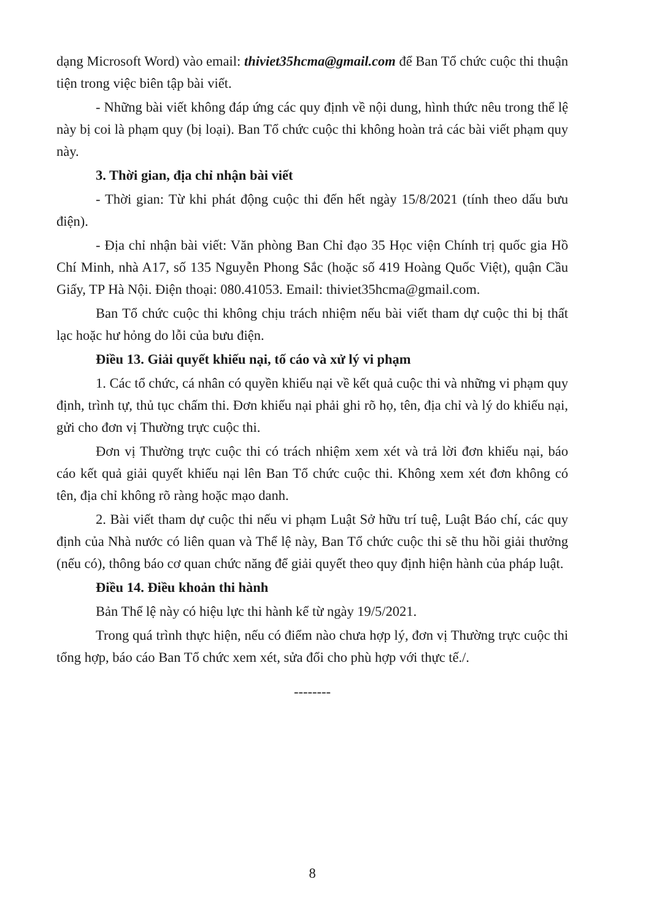dạng Microsoft Word) vào email: thiviet35hcma@gmail.com để Ban Tổ chức cuộc thi thuận tiện trong việc biên tập bài viết.
- Những bài viết không đáp ứng các quy định về nội dung, hình thức nêu trong thể lệ này bị coi là phạm quy (bị loại). Ban Tổ chức cuộc thi không hoàn trả các bài viết phạm quy này.
3. Thời gian, địa chỉ nhận bài viết
- Thời gian: Từ khi phát động cuộc thi đến hết ngày 15/8/2021 (tính theo dấu bưu điện).
- Địa chỉ nhận bài viết: Văn phòng Ban Chỉ đạo 35 Học viện Chính trị quốc gia Hồ Chí Minh, nhà A17, số 135 Nguyễn Phong Sắc (hoặc số 419 Hoàng Quốc Việt), quận Cầu Giấy, TP Hà Nội. Điện thoại: 080.41053. Email: thiviet35hcma@gmail.com.
Ban Tổ chức cuộc thi không chịu trách nhiệm nếu bài viết tham dự cuộc thi bị thất lạc hoặc hư hỏng do lỗi của bưu điện.
Điều 13. Giải quyết khiếu nại, tố cáo và xử lý vi phạm
1. Các tổ chức, cá nhân có quyền khiếu nại về kết quả cuộc thi và những vi phạm quy định, trình tự, thủ tục chấm thi. Đơn khiếu nại phải ghi rõ họ, tên, địa chỉ và lý do khiếu nại, gửi cho đơn vị Thường trực cuộc thi.
Đơn vị Thường trực cuộc thi có trách nhiệm xem xét và trả lời đơn khiếu nại, báo cáo kết quả giải quyết khiếu nại lên Ban Tổ chức cuộc thi. Không xem xét đơn không có tên, địa chỉ không rõ ràng hoặc mạo danh.
2. Bài viết tham dự cuộc thi nếu vi phạm Luật Sở hữu trí tuệ, Luật Báo chí, các quy định của Nhà nước có liên quan và Thể lệ này, Ban Tổ chức cuộc thi sẽ thu hồi giải thưởng (nếu có), thông báo cơ quan chức năng để giải quyết theo quy định hiện hành của pháp luật.
Điều 14. Điều khoản thi hành
Bản Thể lệ này có hiệu lực thi hành kể từ ngày 19/5/2021.
Trong quá trình thực hiện, nếu có điểm nào chưa hợp lý, đơn vị Thường trực cuộc thi tổng hợp, báo cáo Ban Tổ chức xem xét, sửa đổi cho phù hợp với thực tế./.
--------
8